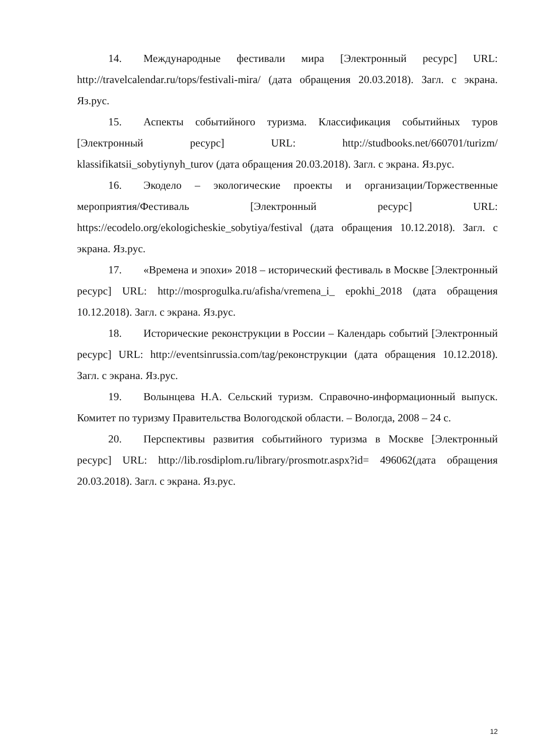14. Международные фестивали мира [Электронный ресурс] URL: http://travelcalendar.ru/tops/festivali-mira/ (дата обращения 20.03.2018). Загл. с экрана. Яз.рус.
15. Аспекты событийного туризма. Классификация событийных туров [Электронный ресурс] URL: http://studbooks.net/660701/turizm/ klassifikatsii_sobytiynyh_turov (дата обращения 20.03.2018). Загл. с экрана. Яз.рус.
16. Экодело – экологические проекты и организации/Торжественные мероприятия/Фестиваль [Электронный ресурс] URL: https://ecodelo.org/ekologicheskie_sobytiya/festival (дата обращения 10.12.2018). Загл. с экрана. Яз.рус.
17. «Времена и эпохи» 2018 – исторический фестиваль в Москве [Электронный ресурс] URL: http://mosprogulka.ru/afisha/vremena_i_ epokhi_2018 (дата обращения 10.12.2018). Загл. с экрана. Яз.рус.
18. Исторические реконструкции в России – Календарь событий [Электронный ресурс] URL: http://eventsinrussia.com/tag/реконструкции (дата обращения 10.12.2018). Загл. с экрана. Яз.рус.
19. Волынцева Н.А. Сельский туризм. Справочно-информационный выпуск. Комитет по туризму Правительства Вологодской области. – Вологда, 2008 – 24 с.
20. Перспективы развития событийного туризма в Москве [Электронный ресурс] URL: http://lib.rosdiplom.ru/library/prosmotr.aspx?id= 496062(дата обращения 20.03.2018). Загл. с экрана. Яз.рус.
12